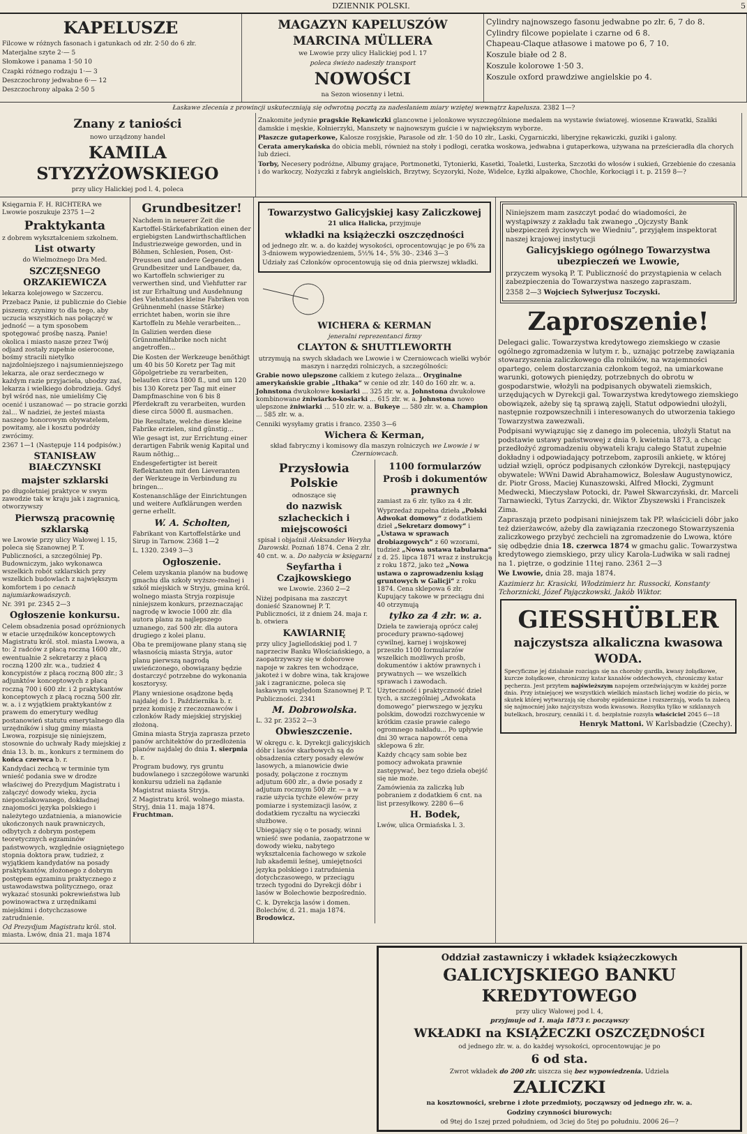DZIENNIK POLSKI. 5
KAPELUSZE
Filcowe w różnych fasonach i gatunkach od złr. 2·50 do 6 złr.
Materjalne szyte 2·— 5
Słomkowe i panama 1·50 10
Czapki różnego rodzaju 1·— 3
Deszczochrony jedwabne 6·— 12
Deszczochrony alpaka 2·50 5
MAGAZYN KAPELUSZÓW
MARCINA MÜLLERA
we Lwowie przy ulicy Halickiej pod l. 17
poleca świeżo nadeszły transport
NOWOŚCI
na Sezon wiosenny i letni.
Cylindry najnowszego fasonu jedwabne po złr. 6, 7 do 8.
Cylindry filcowe popielate i czarne od 6 8.
Chapeau-Claque atłasowe i matowe po 6, 7 10.
Koszule białe od 2 8.
Koszule kolorowe 1·50 3.
Koszule oxford prawdziwe angielskie po 4.
Łaskawe zlecenia z prowincji uskuteczniają się odwrotną pocztą za nadesłaniem miary wziętej wewnątrz kapelusza. 2382 1—?
Znany z taniości
nowo urządzony handel
KAMILA STYZYŻOWSKIEGO
przy ulicy Halickiej pod l. 4, poleca
Znakomite jedynie pragskie Rękawiczki glancowne i jelonkowe wyszczególnione medalem na wystawie światowej. wiosenne Krawatki, Szaliki damskie i męskie, Kołnierzyki, Manszety w najnowszym guście i w największym wyborze.
Płaszcze gutaperkowe, Kalosze rosyjskie, Parasole od złr. 1·50 do 10 złr., Laski, Cygarniczki, liberyjne rękawiczki, guziki i galony.
Cerata amerykańska do obicia mebli, również na stoły i podłogi, ceratka woskowa, jedwabna i gutaperkowa, używana na prześcieradła dla chorych lub dzieci.
Torby, Necesery podróżne, Albumy grające, Portmonetki, Tytonierki, Kasetki, Toaletki, Lusterka, Szczotki do włosów i sukień, Grzebienie do czesania i do warkoczy, Nożyczki z fabryk angielskich, Brzytwy, Scyzoryki, Noże, Widelce, Łyżki alpakowe, Chochle, Korkociągi i t. p. 2159 8—?
Księgarnia F. H. RICHTERA we Lwowie poszukuje 2375 1—2
Praktykanta
z dobrem wykształceniem szkolnem.
List otwarty
do Wielmożnego Dra Med.
SZCZĘSNEGO ORZAKIEWICZA
lekarza kolejowego w Szczercu.
Przebacz Panie, iż publicznie do Ciebie piszemy, czynimy to dla tego, aby uczucia wszystkich nas połączyć w jedność — a tym sposobem spotęgować prośbę naszą. Panie! okolica i miasto nasze przez Twój odjazd zostały zupełnie osierocone, bośmy stracili nietylko najzdolniejszego i najsumienniejszego lekarza, ale oraz serdecznego w każdym razie przyjaciela, ubodzy zaś, lekarza i wielkiego dobrodzieja. Gdyś był wśród nas, nie umieliśmy Cię ocenić i uszanować — po stracie gorzki żal... W nadziei, że jesteś miasta naszego honorowym obywatelem, powitamy, ale i kosztu podróży zwrócimy.
2367 1—1 (Następuje 114 podpisów.)
STANISŁAW BIAŁCZYNSKI
majster szklarski
po długoletniej praktyce w swym zawodzie tak w kraju jak i zagranicą, otworzywszy
Pierwszą pracownię szklarską
we Lwowie przy ulicy Wałowej l. 15, poleca się Szanownej P. T. Publiczności, a szczególniej Pp. Budowniczym, jako wykonawca wszelkich robót szklarskich przy wszelkich budowlach z największym komfortem i po cenach najumiarkowańszych.
Nr. 391 pr. 2345 2—3
Ogłoszenie konkursu.
Celem obsadzenia posad opróżnionych w etacie urzędników konceptowych Magistratu król. stoł. miasta Lwowa, a to: 2 radców z płacą roczną 1600 złr., ewentualnie 2 sekretarzy z płacą roczną 1200 złr. w.a., tudzież 4 koncypistów z płacą roczną 800 złr.; 3 adjunktów konceptowych z płacą roczną 700 i 600 złr. i 2 praktykantów konceptowych z płacą roczną 500 złr. w. a. i z wyjątkiem praktykantów z prawem do emerytury według postanowień statutu emerytalnego dla urzędników i sług gminy miasta Lwowa, rozpisuje się niniejszem, stosownie do uchwały Rady miejskiej z dnia 13. b. m., konkurs z terminem do końca czerwca b. r.
Kandydaci zechcą w terminie tym wnieść podania swe w drodze właściwej do Prezydjum Magistratu i załączyć dowody wieku, życia nieposzlakowanego, dokładnej znajomości języka polskiego i należytego uzdatnienia, a mianowicie ukończonych nauk prawniczych, odbytych z dobrym postępem teoretycznych egzaminów państwowych, względnie osiągniętego stopnia doktora praw, tudzież, z wyjątkiem kandydatów na posady praktykantów, złożonego z dobrym postępem egzaminu praktycznego z ustawodawstwa politycznego, oraz wykazać stosunki pokrewieństwa lub powinowactwa z urzędnikami miejskimi i dotychczasowe zatrudnienie.
Od Prezydjum Magistratu król. stoł. miasta. Lwów, dnia 21. maja 1874
Grundbesitzer!
Nachdem in neuerer Zeit die Kartoffel-Stärkefabrikation einen der ergiebigsten Landwirthschaftlichen Industriezweige geworden, und in Böhmen, Schlesien, Posen, Ost-Preussen und andere Gegenden Grundbesitzer und Landbauer, da, wo Kartoffeln schwieriger zu verwerthen sind, und Viehfutter rar ist zur Erhaltung und Ausdehnung des Viehstandes kleine Fabriken von Grühnenmehl (nasse Stärke) errichtet haben, worin sie ihre Kartoffeln zu Mehle verarbeiten...
In Galizien werden diese Grünnmehlfabrike noch nicht angetroffen...
Die Kosten der Werkzeuge benöthigt um 40 bis 50 Koretz per Tag mit Göpolgetriebe zu verarbeiten, belaufen circa 1800 fl., und um 120 bis 130 Koretz per Tag mit einer Dampfmaschine von 6 bis 8 Pferdekraft zu verarbeiten, wurden diese circa 5000 fl. ausmachen.
Die Resultate, welche diese kleine Fabrike erzielen, sind günstig...
Wie gesagt ist, zur Errichtung einer derartigen Fabrik wenig Kapital und Raum nöthig...
Endesgefertigter ist bereit Reflektanten mit den Lieveranten der Werkzeuge in Verbindung zu bringen...
Kostenanschläge der Einrichtungen und weitere Aufklärungen werden gerne erhellt.
W. A. Scholten,
Fabrikant von Kartoffelstärke und Sirup in Tarnow. 2368 1—2
L. 1320. 2349 3—3
Ogłoszenie.
Celem uzyskania planów na budowę gmachu dla szkoły wyższo-realnej i szkół miejskich w Stryju, gmina król. wolnego miasta Stryja rozpisuje niniejszem konkurs, przeznaczając nagrodę w kwocie 1000 złr. dla autora planu za najlepszego uznanego, zaś 500 złr. dla autora drugiego z kolei planu.
Oba te premijowane plany staną się własnością miasta Stryja, autor planu pierwszą nagrodą uwieńczonego, obowiązany będzie dostarczyć potrzebne do wykonania kosztorysy.
Plany wniesione osądzone będą najdalej do 1. Października b. r. przez komisję z rzeczoznawców i członków Rady miejskiej stryjskiej złożoną.
Gmina miasta Stryja zaprasza przeto panów architektów do przedłożenia planów najdalej do dnia 1. sierpnia b. r.
Program budowy, rys gruntu budowlanego i szczegółowe warunki konkursu udzieli na żądanie Magistrat miasta Stryja.
Z Magistratu król. wolnego miasta. Stryj, dnia 11. maja 1874. Fruchtman.
Towarzystwo Galicyjskiej kasy Zaliczkowej
21 ulica Halicka, przyjmuje
wkładki na książeczki oszczędności
od jednego złr. w. a. do każdej wysokości, oprocentowując je po 6% za 3-dniowem wypowiedzeniem, 5½% 14-, 5% 30-. 2346 3—3
Udziały zaś Członków oprocentowują się od dnia pierwszej wkładki.
WICHERA & KERMAN
jeneralni reprezentanci firmy
CLAYTON & SHUTTLEWORTH
utrzymują na swych składach we Lwowie i w Czerniowcach wielki wybór maszyn i narzędzi rolniczych, a szczególności:
Grabie nowo ulepszone całkiem z kutego żelaza... Oryginalne amerykańskie grabie „Ithaka“ w cenie od złr. 140 do 160 złr. w. a. Johnstona dwukołowe kosiarki ... 325 złr. w. a. Johnstona dwukołowe kombinowane żniwiarko-kosiarki ... 615 złr. w. a. Johnstona nowo ulepszone żniwiarki ... 510 złr. w. a. Bukeye ... 580 złr. w. a. Champion ... 585 złr. w. a.
Cenniki wysyłamy gratis i franco. 2350 3—6
Wichera & Kerman,
skład fabryczny i komisowy dla maszyn rolniczych we Lwowie i w Czerniowcach.
Przysłowia Polskie
odnoszące się
do nazwisk szlacheckich i miejscowości
spisał i objaśnił Aleksander Weryha Darowski. Poznań 1874. Cena 2 złr. 40 cnt. w. a. Do nabycia w księgarni
Seyfartha i Czajkowskiego
we Lwowie. 2360 2—2
Niżej podpisana ma zaszczyt donieść Szanownej P. T. Publiczności, iż z dniem 24. maja r. b. otwiera
KAWIARNIĘ
przy ulicy Jagiellońskiej pod l. 7 naprzeciw Banku Włościańskiego, a zaopatrzywszy się w doborowe napoje w zakres ten wchodzące, jakoteż i w dobre wina, tak krajowe jak i zagraniczne, poleca się łaskawym względom Szanownej P. T. Publiczności. 2341
M. Dobrowolska.
L. 32 pr. 2352 2—3
Obwieszczenie.
W okręgu c. k. Dyrekcji galicyjskich dóbr i lasów skarbowych są do obsadzenia cztery posady elewów lasowych, a mianowicie dwie posady, połączone z rocznym adjutum 600 złr., a dwie posady z adjutum rocznym 500 złr. — a w razie użycia tychże elewów przy pomiarze i systemizacji lasów, z dodatkiem ryczałtu na wycieczki służbowe.
Ubiegający się o te posady, winni wnieść swe podania, zaopatrzone w dowody wieku, nabytego wykształcenia fachowego w szkole lub akademii leśnej, umiejętności języka polskiego i zatrudnienia dotychczasowego, w przeciągu trzech tygodni do Dyrekcji dóbr i lasów w Bolechowie bezpośrednio.
C. k. Dyrekcja lasów i domen. Bolechów, d. 21. maja 1874. Brodowicz.
1100 formularzów
Prośb i dokumentów prawnych
zamiast za 6 złr. tylko za 4 złr.
Wyprzedaż zupełna dzieła „Polski Adwokat domowy“ z dodatkiem dzieł „Sekretarz domowy“ i „Ustawa w sprawach drobiazgowych“ z 60 wzorami, tudzież „Nowa ustawa tabularna“ z d. 25. lipca 1871 wraz z instrukcją z roku 1872, jako też „Nowa ustawa o zaprowadzeniu ksiąg gruntowych w Galicji“ z roku 1874. Cena sklepowa 6 złr. Kupujący takowe w przeciągu dni 40 otrzymują
tylko za 4 złr. w. a.
Dzieła te zawierają oprócz całej procedury prawno-sądowej cywilnej, karnej i wojskowej przeszło 1100 formularzów wszelkich możliwych prośb, dokumentów i aktów prawnych i prywatnych — we wszelkich sprawach i zawodach.
Użyteczność i praktyczność dzieł tych, a szczególniej „Adwokata domowego“ pierwszego w języku polskim, dowodzi rozchwycenie w krótkim czasie prawie całego ogromnego nakładu... Po upływie dni 30 wraca napowrót cena sklepowa 6 złr.
Każdy chcący sam sobie bez pomocy adwokata prawnie zastępywać, bez tego dzieła obejść się nie może.
Zamówienia za zaliczką lub pobraniem z dodatkiem 6 cnt. na list przesyłkowy. 2280 6—6
H. Bodek,
Lwów, ulica Ormiańska l. 3.
Niniejszem mam zaszczyt podać do wiadomości, że wystąpiwszy z zakładu tak zwanego „Ojczysty Bank ubezpieczeń życiowych we Wiedniu“, przyjąłem inspektorat naszej krajowej instytucji
Galicyjskiego ogólnego Towarzystwa ubezpieczeń we Lwowie,
przyczem wysoką P. T. Publiczność do przystąpienia w celach zabezpieczenia do Towarzystwa naszego zapraszam.
2358 2—3 Wojciech Sylwerjusz Toczyski.
Zaproszenie!
Delegaci galic. Towarzystwa kredytowego ziemskiego w czasie ogólnego zgromadzenia w lutym r. b., uznając potrzebę zawiązania stowarzyszenia zaliczkowego dla rolników, na wzajemności opartego, celem dostarczania członkom tegoż, na umiarkowane warunki, gotowych pieniędzy, potrzebnych do obrotu w gospodarstwie, włożyli na podpisanych obywateli ziemskich, urzędujących w Dyrekcji gal. Towarzystwa kredytowego ziemskiego obowiązek, ażeby się tą sprawą zajęli, Statut odpowiedni ułożyli, następnie rozpowszechnili i interesowanych do utworzenia takiego Towarzystwa zawezwali.
Podpisani wywiązując się z danego im polecenia, ułożyli Statut na podstawie ustawy państwowej z dnia 9. kwietnia 1873, a chcąc przedłożyć zgromadzeniu obywateli kraju całego Statut zupełnie dokładny i odpowiadający potrzebom, zaprosili ankietę, w której udział wzięli, oprócz podpisanych członków Dyrekcji, następujący obywatele: WWni Dawid Abrahamowicz, Bolesław Augustynowicz, dr. Piotr Gross, Maciej Kunaszowski, Alfred Młocki, Zygmunt Medwecki, Mieczysław Potocki, dr. Paweł Skwarczyński, dr. Marceli Tarnawiecki, Tytus Zarzycki, dr. Wiktor Zbyszewski i Franciszek Zima.
Zapraszają przeto podpisani niniejszem tak PP. właścicieli dóbr jako też dzierżawców, ażeby dla zawiązania rzeczonego Stowarzyszenia zaliczkowego przybyć zechcieli na zgromadzenie do Lwowa, które się odbędzie dnia 18. czerwca 1874 w gmachu galic. Towarzystwa kredytowego ziemskiego, przy ulicy Karola-Ludwika w sali radnej na 1. piętrze, o godzinie 11tej rano. 2361 2—3
We Lwowie, dnia 28. maja 1874.
Kazimierz hr. Krasicki, Włodzimierz hr. Russocki, Konstanty Tchorznicki, Józef Pajączkowski, Jakób Wiktor.
GIESSHÜBLER
najczystsza alkaliczna kwasowa
WODA.
Specyficzne jej działanie rozciąga się na choroby gardła, kwasy żołądkowe, kurcze żołądkowe, chroniczny katar kanałów oddechowych, chroniczny katar pęcherza. Jest przytem najświeższym napojem orzeźwiającym w każdej porze dnia. Przy istniejącej we wszystkich wielkich miastach lichej wodzie do picia, w skutek której wytwarzają się choroby epidemiczne i rozszerzają, woda ta zalecą się najmocniej jako najczystsza woda kwasowa. Rozsyłka tylko w szklannych butelkach, broszury, cenniki i t. d. bezpłatnie rozsyła właściciel 2045 6—18
Henryk Mattoni. W Karlsbadzie (Czechy).
Oddział zastawniczy i wkładek książeczkowych
GALICYJSKIEGO BANKU KREDYTOWEGO
przy ulicy Wałowej pod l. 4,
przyjmuje od 1. maja 1873 r. począwszy
WKŁADKI na KSIĄŻECZKI OSZCZĘDNOŚCI
od jednego złr. w. a. do każdej wysokości, oprocentowując je po
6 od sta.
Zwrot wkładek do 200 złr. uiszcza się bez wypowiedzenia. Udziela
ZALICZKI
na kosztowności, srebrne i złote przedmioty, począwszy od jednego złr. w. a.
Godziny czynności biurowych:
od 9tej do 1szej przed południem, od 3ciej do 5tej po południu. 2006 26—?